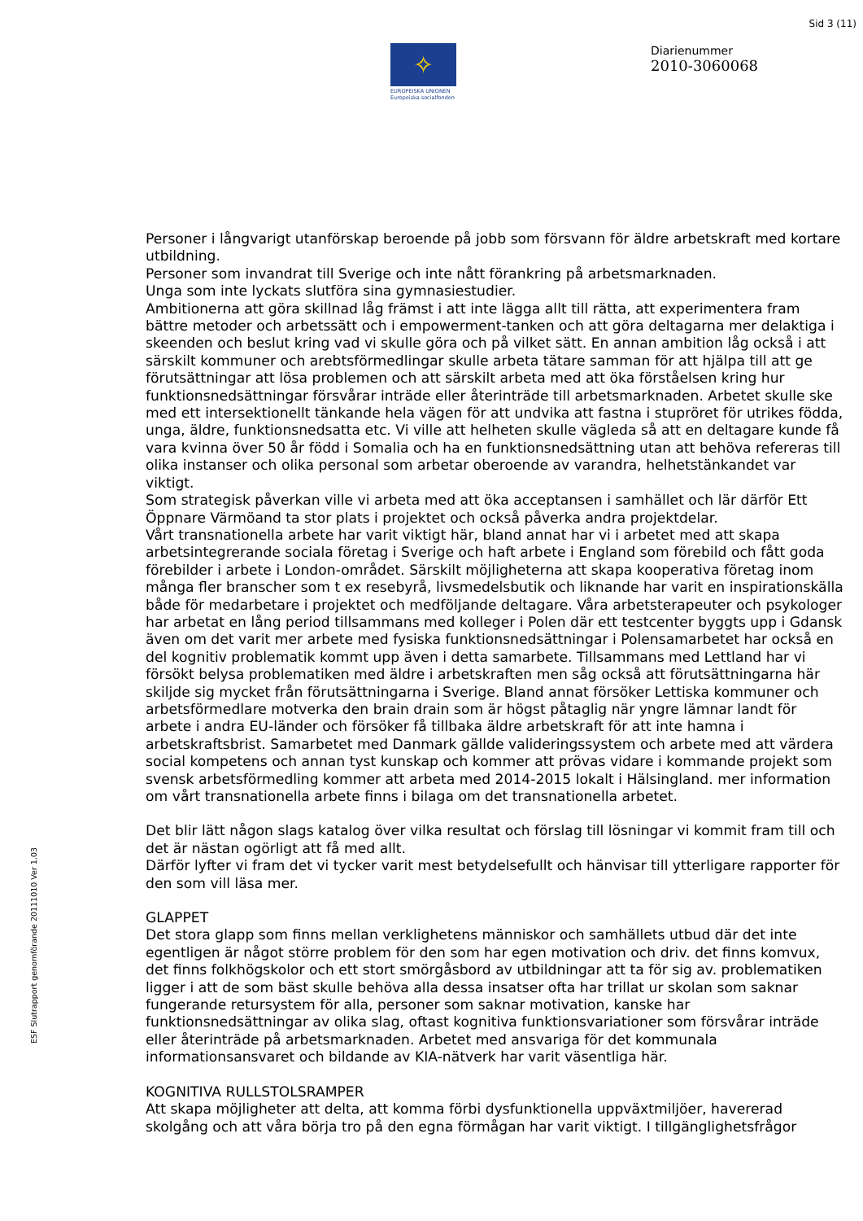Sid 3 (11)
✧
EUROPEISKA UNIONEN
Europeiska socialfonden
Diarienummer
2010-3060068
ESF Slutrapport genomförande 20111010 Ver 1.03
Personer i långvarigt utanförskap beroende på jobb som försvann för äldre arbetskraft med kortare utbildning.
Personer som invandrat till Sverige och inte nått förankring på arbetsmarknaden.
Unga som inte lyckats slutföra sina gymnasiestudier.
Ambitionerna att göra skillnad låg främst i att inte lägga allt till rätta, att experimentera fram bättre metoder och arbetssätt och i empowerment-tanken och att göra deltagarna mer delaktiga i skeenden och beslut kring vad vi skulle göra och på vilket sätt. En annan ambition låg också i att särskilt kommuner och arebtsförmedlingar skulle arbeta tätare samman för att hjälpa till att ge förutsättningar att lösa problemen och att särskilt arbeta med att öka förståelsen kring hur funktionsnedsättningar försvårar inträde eller återinträde till arbetsmarknaden. Arbetet skulle ske med ett intersektionellt tänkande hela vägen för att undvika att fastna i stupröret för utrikes födda, unga, äldre, funktionsnedsatta etc. Vi ville att helheten skulle vägleda så att en deltagare kunde få vara kvinna över 50 år född i Somalia och ha en funktionsnedsättning utan att behöva refereras till olika instanser och olika personal som arbetar oberoende av varandra, helhetstänkandet var viktigt.
Som strategisk påverkan ville vi arbeta med att öka acceptansen i samhället och lär därför Ett Öppnare Värmöand ta stor plats i projektet och också påverka andra projektdelar.
Vårt transnationella arbete har varit viktigt här, bland annat har vi i arbetet med att skapa arbetsintegrerande sociala företag i Sverige och haft arbete i England som förebild och fått goda förebilder i arbete i London-området. Särskilt möjligheterna att skapa kooperativa företag inom många fler branscher som t ex resebyrå, livsmedelsbutik och liknande har varit en inspirationskälla både för medarbetare i projektet och medföljande deltagare. Våra arbetsterapeuter och psykologer har arbetat en lång period tillsammans med kolleger i Polen där ett testcenter byggts upp i Gdansk även om det varit mer arbete med fysiska funktionsnedsättningar i Polensamarbetet har också en del kognitiv problematik kommt upp även i detta samarbete. Tillsammans med Lettland har vi försökt belysa problematiken med äldre i arbetskraften men såg också att förutsättningarna här skiljde sig mycket från förutsättningarna i Sverige. Bland annat försöker Lettiska kommuner och arbetsförmedlare motverka den brain drain som är högst påtaglig när yngre lämnar landt för arbete i andra EU-länder och försöker få tillbaka äldre arbetskraft för att inte hamna i arbetskraftsbrist. Samarbetet med Danmark gällde valideringssystem och arbete med att värdera social kompetens och annan tyst kunskap och kommer att prövas vidare i kommande projekt som svensk arbetsförmedling kommer att arbeta med 2014-2015 lokalt i Hälsingland. mer information om vårt transnationella arbete finns i bilaga om det transnationella arbetet.
Det blir lätt någon slags katalog över vilka resultat och förslag till lösningar vi kommit fram till och det är nästan ogörligt att få med allt.
Därför lyfter vi fram det vi tycker varit mest betydelsefullt och hänvisar till ytterligare rapporter för den som vill läsa mer.
GLAPPET
Det stora glapp som finns mellan verklighetens människor och samhällets utbud där det inte egentligen är något större problem för den som har egen motivation och driv. det finns komvux, det finns folkhögskolor och ett stort smörgåsbord av utbildningar att ta för sig av. problematiken ligger i att de som bäst skulle behöva alla dessa insatser ofta har trillat ur skolan som saknar fungerande retursystem för alla, personer som saknar motivation, kanske har funktionsnedsättningar av olika slag, oftast kognitiva funktionsvariationer som försvårar inträde eller återinträde på arbetsmarknaden. Arbetet med ansvariga för det kommunala informationsansvaret och bildande av KIA-nätverk har varit väsentliga här.
KOGNITIVA RULLSTOLSRAMPER
Att skapa möjligheter att delta, att komma förbi dysfunktionella uppväxtmiljöer, havererad skolgång och att våra börja tro på den egna förmågan har varit viktigt. I tillgänglighetsfrågor